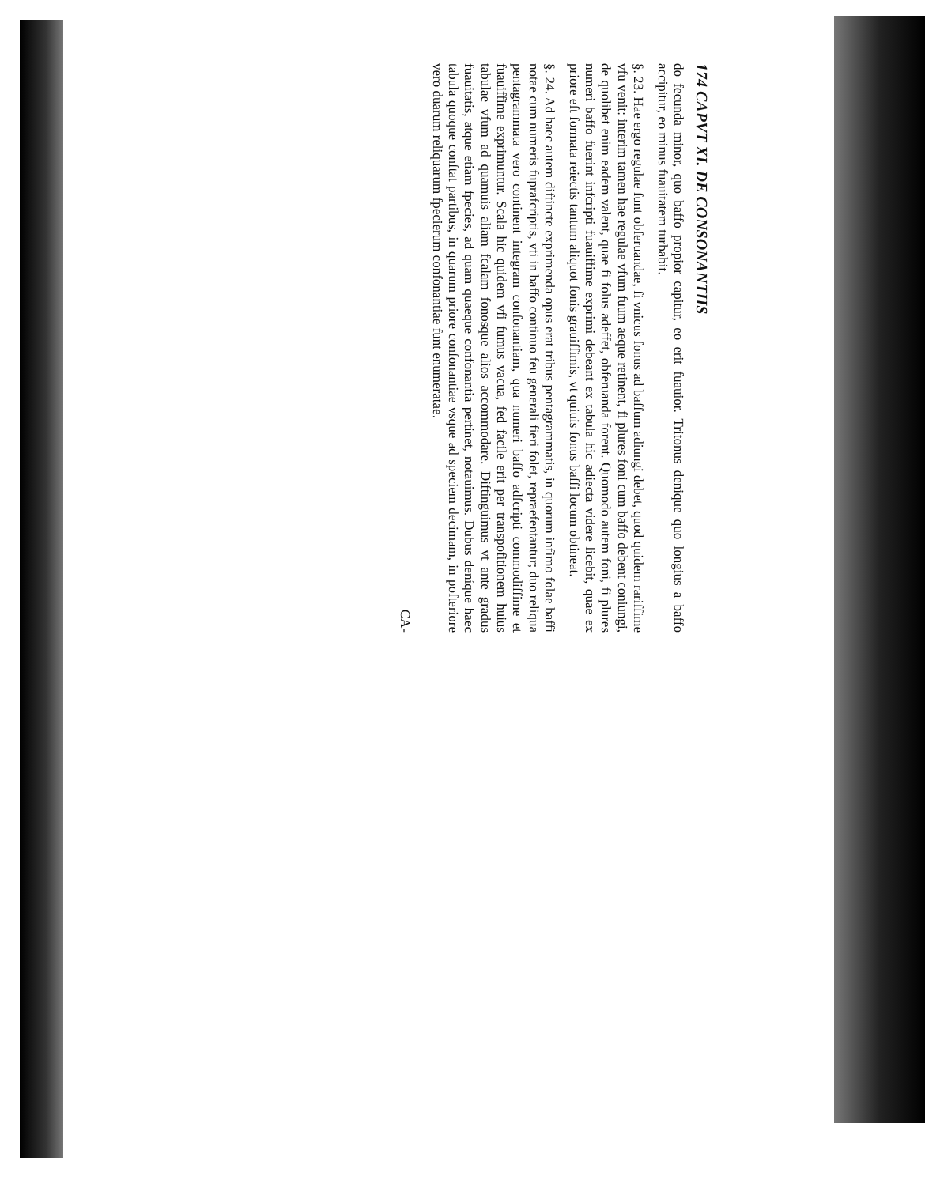174 CAPVT XI. DE CONSONANTIIS
do fecunda minor, quo baffo propior capitur, eo erit fuauior. Tritonus denique quo longius a baffo accipitur, eo minus fuauitatem turbabit.
§. 23. Hae ergo regulae funt obferuandae, fi vnicus fonus ad baffum adiungi debet, quod quidem rariffime vfu venit: interim tamen hae regulae vfum fuum aeque retinent, fi plures foni cum baffo debent coniungi, de quolibet enim eadem valent, quae fi folus adeffet, obferuanda forent. Quomodo autem foni, fi plures numeri baffo fuerint infcripti fuauiffime exprimi debeant ex tabula hic adiecta videre licebit, quae ex priore eft formata reiectis tantum aliquot fonis grauiffimis, vt quiuis fonus baffi locum obtineat.
§. 24. Ad haec autem diftincte exprimenda opus erat tribus pentagrammatis, in quorum infimo folae baffi notae cum numeris fuprafcriptis, vti in baffo continuo feu generali fieri folet, repraefentantur; duo reliqua pentagrammata vero continent integram confonantiam, qua numeri baffo adfcripti commodiffime et fuauiffime exprimuntur. Scala hic quidem vfi fumus vacua, fed facile erit per transpofitionem huius tabulae vfum ad quamuis aliam fcalam fonosque alios accommodare. Diftinguimus vt ante gradus fuauitatis, atque etiam fpecies, ad quam quaeque confonantia pertinet, notauimus. Dubus deníque haec tabula quoque conftat partibus, in quarum priore confonantiae vsque ad speciem decimam, in pofteriore vero duarum reliquarum fpecierum confonantiae funt enumeratae.
CA-